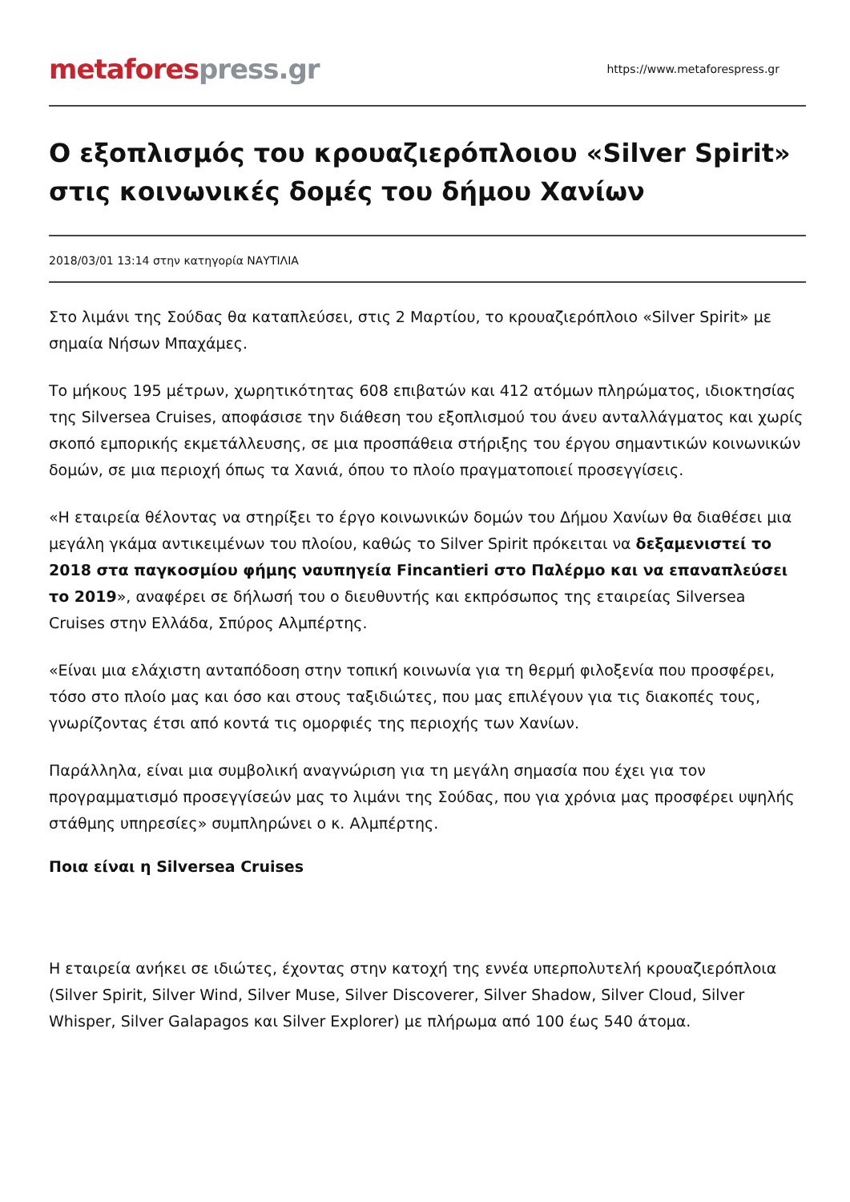metafores press.gr
https://www.metaforespress.gr
Ο εξοπλισμός του κρουαζιερόπλοιου «Silver Spirit» στις κοινωνικές δομές του δήμου Χανίων
2018/03/01 13:14 στην κατηγορία ΝΑΥΤΙΛΙΑ
Στο λιμάνι της Σούδας θα καταπλεύσει, στις 2 Μαρτίου, το κρουαζιερόπλοιο «Silver Spirit» με σημαία Νήσων Μπαχάμες.
Το μήκους 195 μέτρων, χωρητικότητας 608 επιβατών και 412 ατόμων πληρώματος, ιδιοκτησίας της Silversea Cruises, αποφάσισε την διάθεση του εξοπλισμού του άνευ ανταλλάγματος και χωρίς σκοπό εμπορικής εκμετάλλευσης, σε μια προσπάθεια στήριξης του έργου σημαντικών κοινωνικών δομών, σε μια περιοχή όπως τα Χανιά, όπου το πλοίο πραγματοποιεί προσεγγίσεις.
«Η εταιρεία θέλοντας να στηρίξει το έργο κοινωνικών δομών του Δήμου Χανίων θα διαθέσει μια μεγάλη γκάμα αντικειμένων του πλοίου, καθώς το Silver Spirit πρόκειται να δεξαμενιστεί το 2018 στα παγκοσμίου φήμης ναυπηγεία Fincantieri στο Παλέρμο και να επαναπλεύσει το 2019», αναφέρει σε δήλωσή του ο διευθυντής και εκπρόσωπος της εταιρείας Silversea Cruises στην Ελλάδα, Σπύρος Αλμπέρτης.
«Είναι μια ελάχιστη ανταπόδοση στην τοπική κοινωνία για τη θερμή φιλοξενία που προσφέρει, τόσο στο πλοίο μας και όσο και στους ταξιδιώτες, που μας επιλέγουν για τις διακοπές τους, γνωρίζοντας έτσι από κοντά τις ομορφιές της περιοχής των Χανίων.
Παράλληλα, είναι μια συμβολική αναγνώριση για τη μεγάλη σημασία που έχει για τον προγραμματισμό προσεγγίσεών μας το λιμάνι της Σούδας, που για χρόνια μας προσφέρει υψηλής στάθμης υπηρεσίες» συμπληρώνει ο κ. Αλμπέρτης.
Ποια είναι η Silversea Cruises
Η εταιρεία ανήκει σε ιδιώτες, έχοντας στην κατοχή της εννέα υπερπολυτελή κρουαζιερόπλοια (Silver Spirit, Silver Wind, Silver Muse, Silver Discoverer, Silver Shadow, Silver Cloud, Silver Whisper, Silver Galapagos και Silver Explorer) με πλήρωμα από 100 έως 540 άτομα.